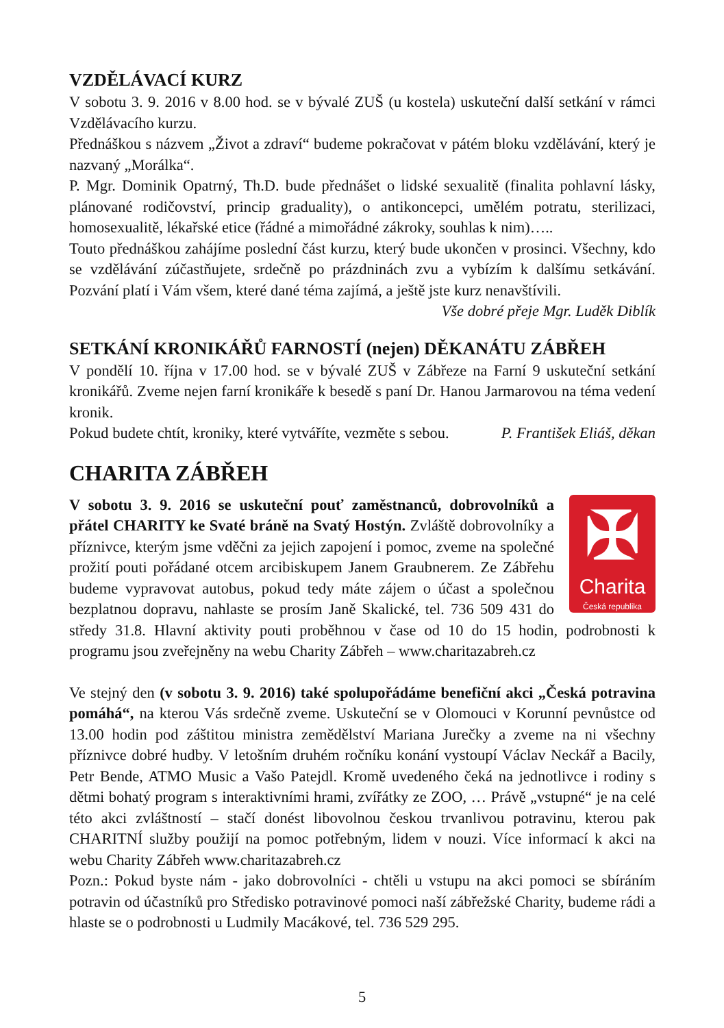VZDĚLÁVACÍ KURZ
V sobotu 3. 9. 2016 v 8.00 hod. se v bývalé ZUŠ (u kostela) uskuteční další setkání v rámci Vzdělávacího kurzu.
Přednáškou s názvem „Život a zdraví“ budeme pokračovat v pátém bloku vzdělávání, který je nazvaný „Morálka“.
P. Mgr. Dominik Opatrný, Th.D. bude přednášet o lidské sexualitě (finalita pohlavní lásky, plánované rodičovství, princip graduality), o antikoncepci, umělém potratu, sterilizaci, homosexualitě, lékařské etice (řádné a mimořádné zákroky, souhlas k nim)…..
Touto přednáškou zahájíme poslední část kurzu, který bude ukončen v prosinci. Všechny, kdo se vzdělávání zúčastňujete, srdečně po prázdninách zvu a vybízím k dalšímu setkávání. Pozvání platí i Vám všem, které dané téma zajímá, a ještě jste kurz nenavštívili.
Vše dobré přeje Mgr. Luděk Diblík
SETKÁNÍ KRONIKÁŘŮ FARNOSTÍ (nejen) DĚKANÁTU ZÁBŘEH
V pondělí 10. října v 17.00 hod. se v bývalé ZUŠ v Zábřeze na Farní 9 uskuteční setkání kronikářů. Zveme nejen farní kronikáře k besedě s paní Dr. Hanou Jarmarovou na téma vedení kronik.
Pokud budete chtít, kroniky, které vytváříte, vezměte s sebou. P. František Eliáš, děkan
CHARITA ZÁBŘEH
✠
Charita
Česká republika
V sobotu 3. 9. 2016 se uskuteční pouť zaměstnanců, dobrovolníků a přátel CHARITY ke Svaté bráně na Svatý Hostýn. Zvláště dobrovolníky a příznivce, kterým jsme vděčni za jejich zapojení i pomoc, zveme na společné prožití pouti pořádané otcem arcibiskupem Janem Graubnerem. Ze Zábřehu budeme vypravovat autobus, pokud tedy máte zájem o účast a společnou bezplatnou dopravu, nahlaste se prosím Janě Skalické, tel. 736 509 431 do středy 31.8. Hlavní aktivity pouti proběhnou v čase od 10 do 15 hodin, podrobnosti k programu jsou zveřejněny na webu Charity Zábřeh – www.charitazabreh.cz
Ve stejný den (v sobotu 3. 9. 2016) také spolupořádáme benefiční akci „Česká potravina pomáhá“, na kterou Vás srdečně zveme. Uskuteční se v Olomouci v Korunní pevnůstce od 13.00 hodin pod záštitou ministra zemědělství Mariana Jurečky a zveme na ni všechny příznivce dobré hudby. V letošním druhém ročníku konání vystoupí Václav Neckář a Bacily, Petr Bende, ATMO Music a Vašo Patejdl. Kromě uvedeného čeká na jednotlivce i rodiny s dětmi bohatý program s interaktivními hrami, zvířátky ze ZOO, … Právě „vstupné“ je na celé této akci zvláštností – stačí donést libovolnou českou trvanlivou potravinu, kterou pak CHARITNÍ služby použijí na pomoc potřebným, lidem v nouzi. Více informací k akci na webu Charity Zábřeh www.charitazabreh.cz
Pozn.: Pokud byste nám - jako dobrovolníci - chtěli u vstupu na akci pomoci se sbíráním potravin od účastníků pro Středisko potravinové pomoci naší zábřežské Charity, budeme rádi a hlaste se o podrobnosti u Ludmily Macákové, tel. 736 529 295.
5